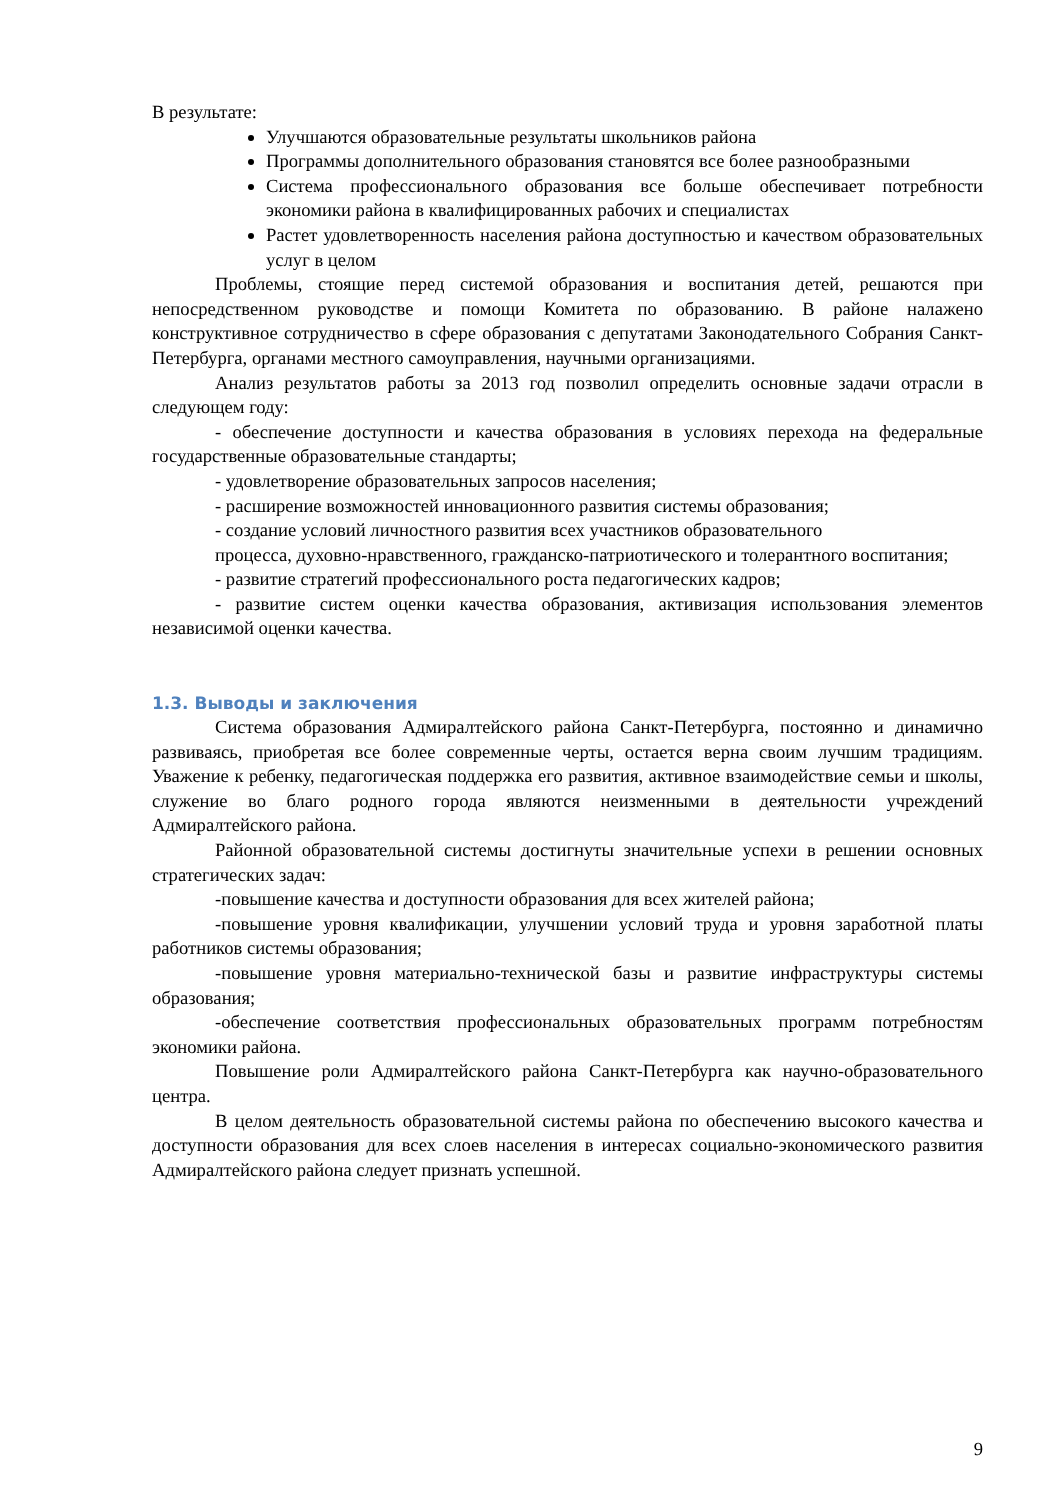В результате:
Улучшаются образовательные результаты школьников района
Программы дополнительного образования становятся все более разнообразными
Система профессионального образования все больше обеспечивает потребности экономики района в квалифицированных рабочих и специалистах
Растет удовлетворенность населения района доступностью и качеством образовательных услуг в целом
Проблемы, стоящие перед системой образования и воспитания детей, решаются при непосредственном руководстве и помощи Комитета по образованию. В районе налажено конструктивное сотрудничество в сфере образования с депутатами Законодательного Собрания Санкт-Петербурга, органами местного самоуправления, научными организациями.
Анализ результатов работы за 2013 год позволил определить основные задачи отрасли в следующем году:
- обеспечение доступности и качества образования в условиях перехода на федеральные государственные образовательные стандарты;
- удовлетворение образовательных запросов населения;
- расширение возможностей инновационного развития системы образования;
- создание условий личностного развития всех участников образовательного
процесса, духовно-нравственного, гражданско-патриотического и толерантного воспитания;
- развитие стратегий профессионального роста педагогических кадров;
- развитие систем оценки качества образования, активизация использования элементов независимой оценки качества.
1.3. Выводы и заключения
Система образования Адмиралтейского района Санкт-Петербурга, постоянно и динамично развиваясь, приобретая все более современные черты, остается верна своим лучшим традициям. Уважение к ребенку, педагогическая поддержка его развития, активное взаимодействие семьи и школы, служение во благо родного города являются неизменными в деятельности учреждений Адмиралтейского района.
Районной образовательной системы достигнуты значительные успехи в решении основных стратегических задач:
-повышение качества и доступности образования для всех жителей района;
-повышение уровня квалификации, улучшении условий труда и уровня заработной платы работников системы образования;
-повышение уровня материально-технической базы и развитие инфраструктуры системы образования;
-обеспечение соответствия профессиональных образовательных программ потребностям экономики района.
Повышение роли Адмиралтейского района Санкт-Петербурга как научно-образовательного центра.
В целом деятельность образовательной системы района по обеспечению высокого качества и доступности образования для всех слоев населения в интересах социально-экономического развития Адмиралтейского района следует признать успешной.
9